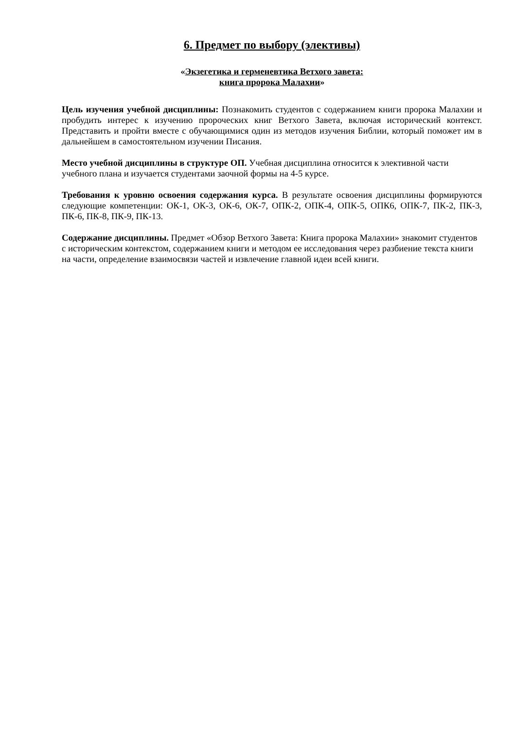6. Предмет по выбору (элективы)
«Экзегетика и герменевтика Ветхого завета:
книга пророка Малахии»
Цель изучения учебной дисциплины: Познакомить студентов с содержанием книги пророка Малахии и пробудить интерес к изучению пророческих книг Ветхого Завета, включая исторический контекст. Представить и пройти вместе с обучающимися один из методов изучения Библии, который поможет им в дальнейшем в самостоятельном изучении Писания.
Место учебной дисциплины в структуре ОП. Учебная дисциплина относится к элективной части учебного плана и изучается студентами заочной формы на 4-5 курсе.
Требования к уровню освоения содержания курса. В результате освоения дисциплины формируются следующие компетенции: ОК-1, ОК-3, ОК-6, ОК-7, ОПК-2, ОПК-4, ОПК-5, ОПК6, ОПК-7, ПК-2, ПК-3, ПК-6, ПК-8, ПК-9, ПК-13.
Содержание дисциплины. Предмет «Обзор Ветхого Завета: Книга пророка Малахии» знакомит студентов с историческим контекстом, содержанием книги и методом ее исследования через разбиение текста книги на части, определение взаимосвязи частей и извлечение главной идеи всей книги.